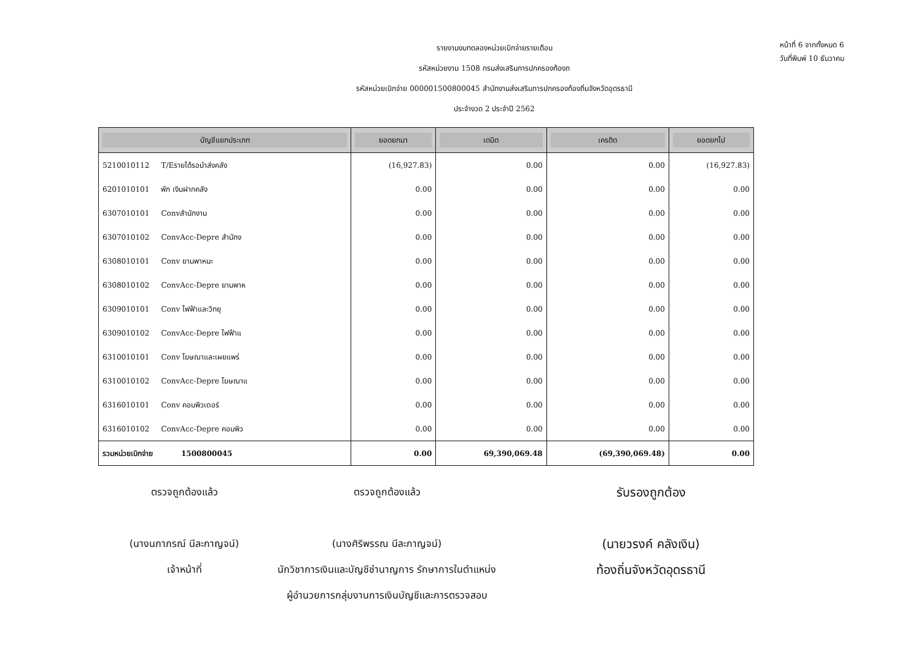รายงานงบทดลองหน่วยเบิกจ่ายรายเดือน
รหัสหน่วยงาน 1508 กรมส่งเสริมการปกครองท้องถ
รหัสหน่วยเบิกจ่าย 000001500800045 สำนักงานส่งเสริมการปกครองท้องถิ่นจังหวัดอุดรธานี
ประจำงวด 2 ประจำปี 2562
หน้าที่ 6 จากทั้งหมด 6
วันที่พิมพ์ 10 ธันวาคม
| บัญชีแยกประเภท | ยอดยกมา | เดบิต | เครดิต | ยอดยกไป |
| --- | --- | --- | --- | --- |
| 5210010112 T/Eรายได้รอนำส่งคลัง | (16,927.83) | 0.00 | 0.00 | (16,927.83) |
| 6201010101 พัก เงินฝากคลัง | 0.00 | 0.00 | 0.00 | 0.00 |
| 6307010101 Convสำนักงาน | 0.00 | 0.00 | 0.00 | 0.00 |
| 6307010102 ConvAcc-Depre สำนักง | 0.00 | 0.00 | 0.00 | 0.00 |
| 6308010101 Conv ยานพาหนะ | 0.00 | 0.00 | 0.00 | 0.00 |
| 6308010102 ConvAcc-Depre ยานพาห | 0.00 | 0.00 | 0.00 | 0.00 |
| 6309010101 Conv ไฟฟ้าและวิทยุ | 0.00 | 0.00 | 0.00 | 0.00 |
| 6309010102 ConvAcc-Depre ไฟฟ้าแ | 0.00 | 0.00 | 0.00 | 0.00 |
| 6310010101 Conv โฆษณาและเผยแพร่ | 0.00 | 0.00 | 0.00 | 0.00 |
| 6310010102 ConvAcc-Depre โฆษณาแ | 0.00 | 0.00 | 0.00 | 0.00 |
| 6316010101 Conv คอมพิวเตอร์ | 0.00 | 0.00 | 0.00 | 0.00 |
| 6316010102 ConvAcc-Depre คอมพิว | 0.00 | 0.00 | 0.00 | 0.00 |
| รวมหน่วยเบิกจ่าย 1500800045 | 0.00 | 69,390,069.48 | (69,390,069.48) | 0.00 |
ตรวจถูกต้องแล้ว
(นางนภาภรณ์ นีละกาญจน์)
เจ้าหน้าที่
ตรวจถูกต้องแล้ว
(นางศิริพรรณ นีละกาญจน์)
นักวิชาการเงินและบัญชีชำนาญการ รักษาการในตำแหน่ง
ผู้อำนวยการกลุ่มงานการเงินบัญชีและการตรวจสอบ
รับรองถูกต้อง
(นายวรงค์ คลังเงิน)
ท้องถิ่นจังหวัดอุดรธานี